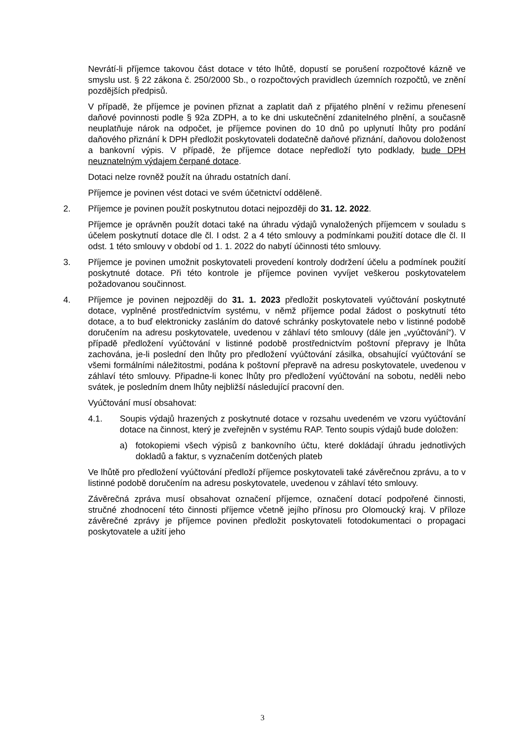Nevrátí-li příjemce takovou část dotace v této lhůtě, dopustí se porušení rozpočtové kázně ve smyslu ust. § 22 zákona č. 250/2000 Sb., o rozpočtových pravidlech územních rozpočtů, ve znění pozdějších předpisů.
V případě, že příjemce je povinen přiznat a zaplatit daň z přijatého plnění v režimu přenesení daňové povinnosti podle § 92a ZDPH, a to ke dni uskutečnění zdanitelného plnění, a současně neuplatňuje nárok na odpočet, je příjemce povinen do 10 dnů po uplynutí lhůty pro podání daňového přiznání k DPH předložit poskytovateli dodatečně daňové přiznání, daňovou doloženost a bankovní výpis. V případě, že příjemce dotace nepředloží tyto podklady, bude DPH neuznatelným výdajem čerpané dotace.
Dotaci nelze rovněž použít na úhradu ostatních daní.
Příjemce je povinen vést dotaci ve svém účetnictví odděleně.
2. Příjemce je povinen použít poskytnutou dotaci nejpozději do 31. 12. 2022.
Příjemce je oprávněn použít dotaci také na úhradu výdajů vynaložených příjemcem v souladu s účelem poskytnutí dotace dle čl. I odst. 2 a 4 této smlouvy a podmínkami použití dotace dle čl. II odst. 1 této smlouvy v období od 1. 1. 2022 do nabytí účinnosti této smlouvy.
3. Příjemce je povinen umožnit poskytovateli provedení kontroly dodržení účelu a podmínek použití poskytnuté dotace. Při této kontrole je příjemce povinen vyvíjet veškerou poskytovatelem požadovanou součinnost.
4. Příjemce je povinen nejpozději do 31. 1. 2023 předložit poskytovateli vyúčtování poskytnuté dotace, vyplněné prostřednictvím systému, v němž příjemce podal žádost o poskytnutí této dotace, a to buď elektronicky zasláním do datové schránky poskytovatele nebo v listinné podobě doručením na adresu poskytovatele, uvedenou v záhlaví této smlouvy (dále jen „vyúčtování“). V případě předložení vyúčtování v listinné podobě prostřednictvím poštovní přepravy je lhůta zachována, je-li poslední den lhůty pro předložení vyúčtování zásilka, obsahující vyúčtování se všemi formálními náležitostmi, podána k poštovní přepravě na adresu poskytovatele, uvedenou v záhlaví této smlouvy. Připadne-li konec lhůty pro předložení vyúčtování na sobotu, neděli nebo svátek, je posledním dnem lhůty nejbližší následující pracovní den.
Vyúčtování musí obsahovat:
4.1. Soupis výdajů hrazených z poskytnuté dotace v rozsahu uvedeném ve vzoru vyúčtování dotace na činnost, který je zveřejněn v systému RAP. Tento soupis výdajů bude doložen:
a) fotokopiemi všech výpisů z bankovního účtu, které dokládají úhradu jednotlivých dokladů a faktur, s vyznačením dotčených plateb
Ve lhůtě pro předložení vyúčtování předloží příjemce poskytovateli také závěrečnou zprávu, a to v listinné podobě doručením na adresu poskytovatele, uvedenou v záhlaví této smlouvy.
Závěrečná zpráva musí obsahovat označení příjemce, označení dotací podpořené činnosti, stručné zhodnocení této činnosti příjemce včetně jejího přínosu pro Olomoucký kraj. V příloze závěrečné zprávy je příjemce povinen předložit poskytovateli fotodokumentaci o propagaci poskytovatele a užití jeho
3